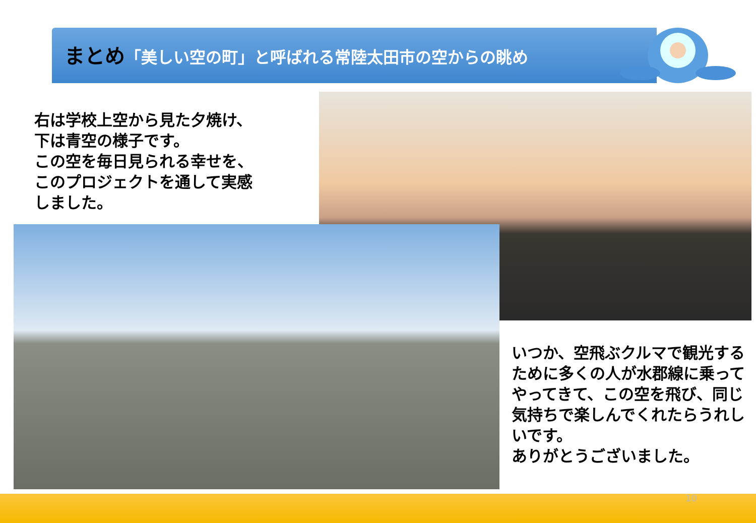まとめ「美しい空の町」と呼ばれる常陸太田市の空からの眺め
右は学校上空から見た夕焼け、
下は青空の様子です。
この空を毎日見られる幸せを、
このプロジェクトを通して実感
しました。
いつか、空飛ぶクルマで観光するために多くの人が水郡線に乗ってやってきて、この空を飛び、同じ気持ちで楽しんでくれたらうれしいです。
ありがとうございました。
10